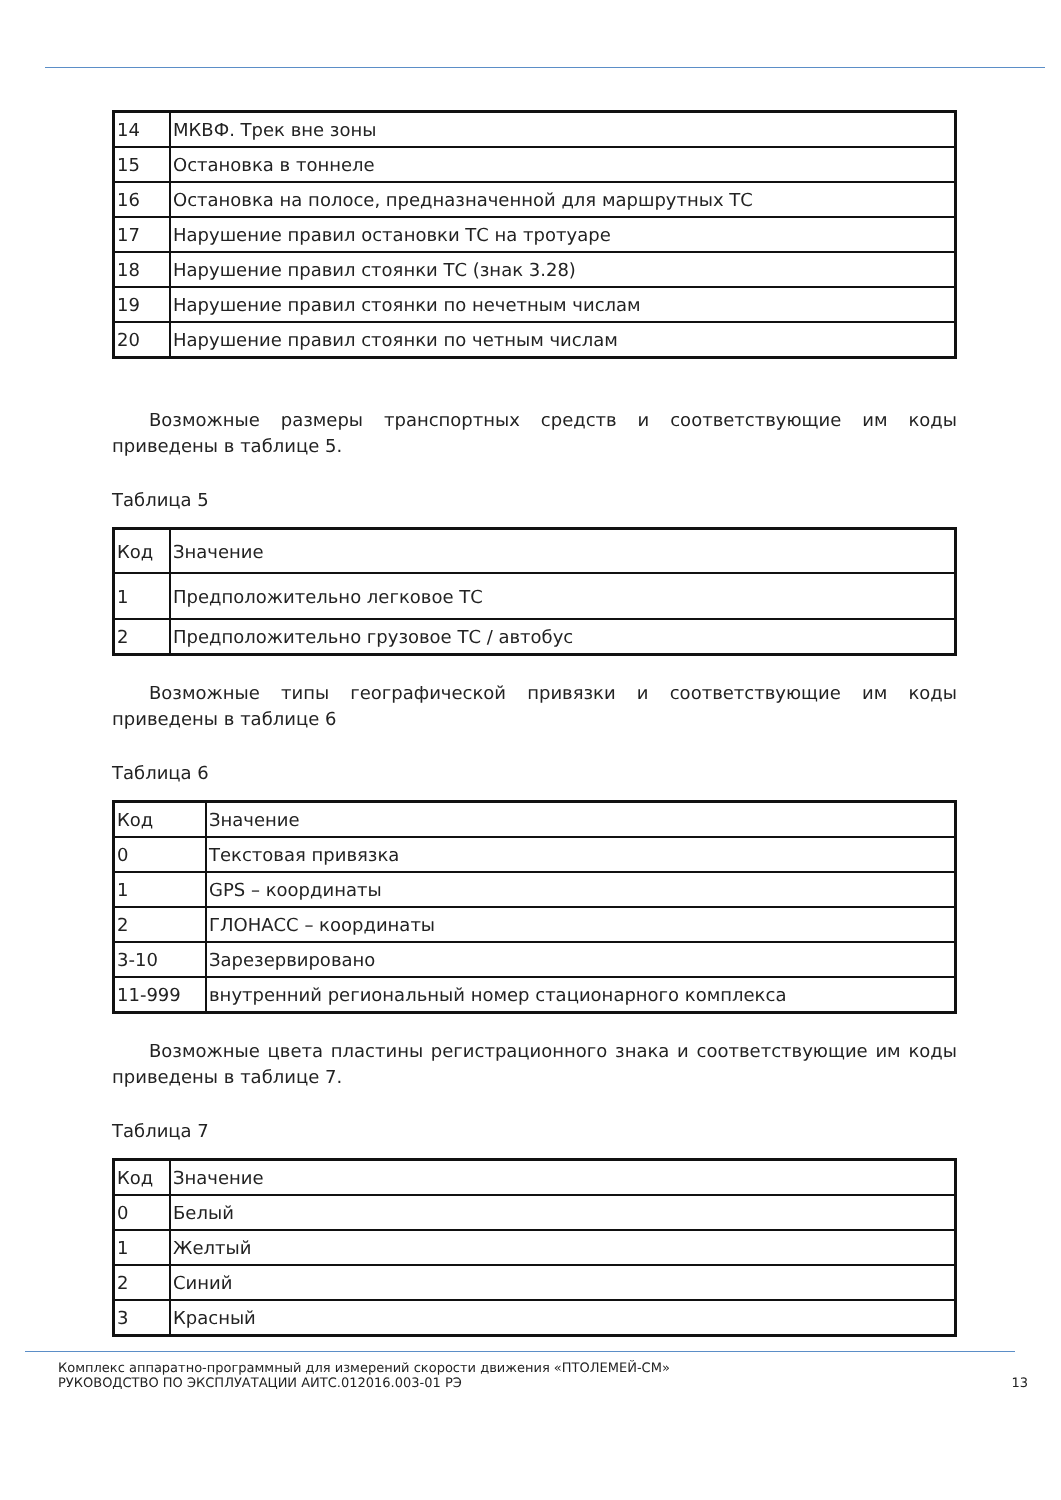| 14 | МКВФ. Трек вне зоны |
| 15 | Остановка в тоннеле |
| 16 | Остановка на полосе, предназначенной для маршрутных ТС |
| 17 | Нарушение правил остановки ТС на тротуаре |
| 18 | Нарушение правил стоянки ТС (знак 3.28) |
| 19 | Нарушение правил стоянки по нечетным числам |
| 20 | Нарушение правил стоянки по четным числам |
Возможные размеры транспортных средств и соответствующие им коды приведены в таблице 5.
Таблица 5
| Код | Значение |
| 1 | Предположительно легковое ТС |
| 2 | Предположительно грузовое ТС / автобус |
Возможные типы географической привязки и соответствующие им коды приведены в таблице 6
Таблица 6
| Код | Значение |
| 0 | Текстовая привязка |
| 1 | GPS – координаты |
| 2 | ГЛОНАСС – координаты |
| 3-10 | Зарезервировано |
| 11-999 | внутренний региональный номер стационарного комплекса |
Возможные цвета пластины регистрационного знака и соответствующие им коды приведены в таблице 7.
Таблица 7
| Код | Значение |
| 0 | Белый |
| 1 | Желтый |
| 2 | Синий |
| 3 | Красный |
Комплекс аппаратно-программный для измерений скорости движения «ПТОЛЕМЕЙ-СМ»
РУКОВОДСТВО ПО ЭКСПЛУАТАЦИИ АИТС.012016.003-01 РЭ 13